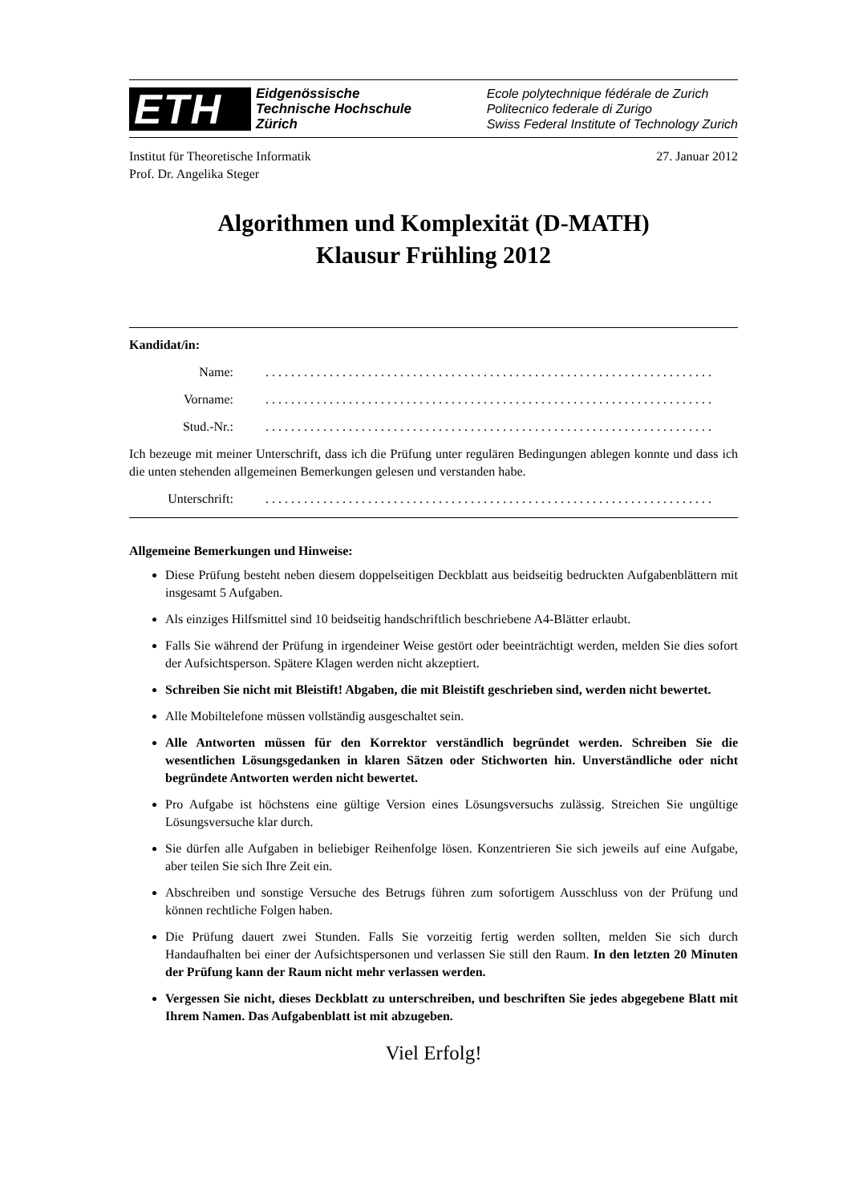ETH
Eidgenössische
Technische Hochschule
Zürich
Ecole polytechnique fédérale de Zurich
Politecnico federale di Zurigo
Swiss Federal Institute of Technology Zurich
Institut für Theoretische Informatik
Prof. Dr. Angelika Steger
27. Januar 2012
Algorithmen und Komplexität (D-MATH)
Klausur Frühling 2012
Kandidat/in:
Name:......................................................................
Vorname:......................................................................
Stud.-Nr.:......................................................................
Ich bezeuge mit meiner Unterschrift, dass ich die Prüfung unter regulären Bedingungen ablegen konnte und dass ich die unten stehenden allgemeinen Bemerkungen gelesen und verstanden habe.
Unterschrift:......................................................................
Allgemeine Bemerkungen und Hinweise:
Diese Prüfung besteht neben diesem doppelseitigen Deckblatt aus beidseitig bedruckten Aufgabenblättern mit insgesamt 5 Aufgaben.
Als einziges Hilfsmittel sind 10 beidseitig handschriftlich beschriebene A4-Blätter erlaubt.
Falls Sie während der Prüfung in irgendeiner Weise gestört oder beeinträchtigt werden, melden Sie dies sofort der Aufsichtsperson. Spätere Klagen werden nicht akzeptiert.
Schreiben Sie nicht mit Bleistift! Abgaben, die mit Bleistift geschrieben sind, werden nicht bewertet.
Alle Mobiltelefone müssen vollständig ausgeschaltet sein.
Alle Antworten müssen für den Korrektor verständlich begründet werden. Schreiben Sie die wesentlichen Lösungsgedanken in klaren Sätzen oder Stichworten hin. Unverständliche oder nicht begründete Antworten werden nicht bewertet.
Pro Aufgabe ist höchstens eine gültige Version eines Lösungsversuchs zulässig. Streichen Sie ungültige Lösungsversuche klar durch.
Sie dürfen alle Aufgaben in beliebiger Reihenfolge lösen. Konzentrieren Sie sich jeweils auf eine Aufgabe, aber teilen Sie sich Ihre Zeit ein.
Abschreiben und sonstige Versuche des Betrugs führen zum sofortigem Ausschluss von der Prüfung und können rechtliche Folgen haben.
Die Prüfung dauert zwei Stunden. Falls Sie vorzeitig fertig werden sollten, melden Sie sich durch Handaufhalten bei einer der Aufsichtspersonen und verlassen Sie still den Raum. In den letzten 20 Minuten der Prüfung kann der Raum nicht mehr verlassen werden.
Vergessen Sie nicht, dieses Deckblatt zu unterschreiben, und beschriften Sie jedes abgegebene Blatt mit Ihrem Namen. Das Aufgabenblatt ist mit abzugeben.
Viel Erfolg!